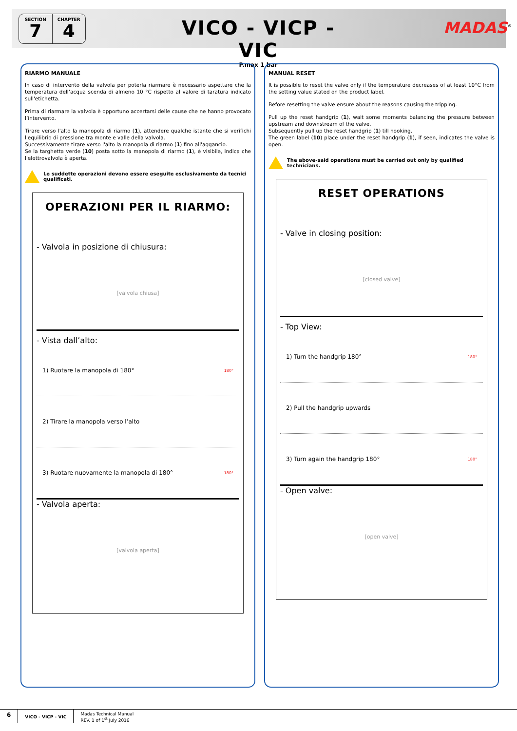SECTION
7
CHAPTER
4
VICO - VICP - VIC
P.max 1 bar
MADAS<sup>®</sup>
RIARMO MANUALE
In caso di intervento della valvola per poterla riarmare è necessario aspettare che la temperatura dell’acqua scenda di almeno 10 °C rispetto al valore di taratura indicato sull'etichetta.
Prima di riarmare la valvola è opportuno accertarsi delle cause che ne hanno provocato l’intervento.
Tirare verso l'alto la manopola di riarmo (1), attendere qualche istante che si verifichi l'equilibrio di pressione tra monte e valle della valvola.
Successivamente tirare verso l'alto la manopola di riarmo (1) fino all'aggancio.
Se la targhetta verde (10) posta sotto la manopola di riarmo (1), è visibile, indica che l'elettrovalvola è aperta.
Le suddette operazioni devono essere eseguite esclusivamente da tecnici qualificati.
OPERAZIONI PER IL RIARMO:
- Valvola in posizione di chiusura:
[valvola chiusa]
- Vista dall’alto:
1) Ruotare la manopola di 180° 180°
2) Tirare la manopola verso l’alto
3) Ruotare nuovamente la manopola di 180° 180°
- Valvola aperta:
[valvola aperta]
MANUAL RESET
It is possible to reset the valve only if the temperature decreases of at least 10°C from the setting value stated on the product label.
Before resetting the valve ensure about the reasons causing the tripping.
Pull up the reset handgrip (1), wait some moments balancing the pressure between upstream and downstream of the valve.
Subsequently pull up the reset handgrip (1) till hooking.
The green label (10) place under the reset handgrip (1), if seen, indicates the valve is open.
The above-said operations must be carried out only by qualified technicians.
RESET OPERATIONS
- Valve in closing position:
[closed valve]
- Top View:
1) Turn the handgrip 180° 180°
2) Pull the handgrip upwards
3) Turn again the handgrip 180° 180°
- Open valve:
[open valve]
6
VICO - VICP - VIC
Madas Technical Manual
REV. 1 of 1<sup>st</sup> July 2016